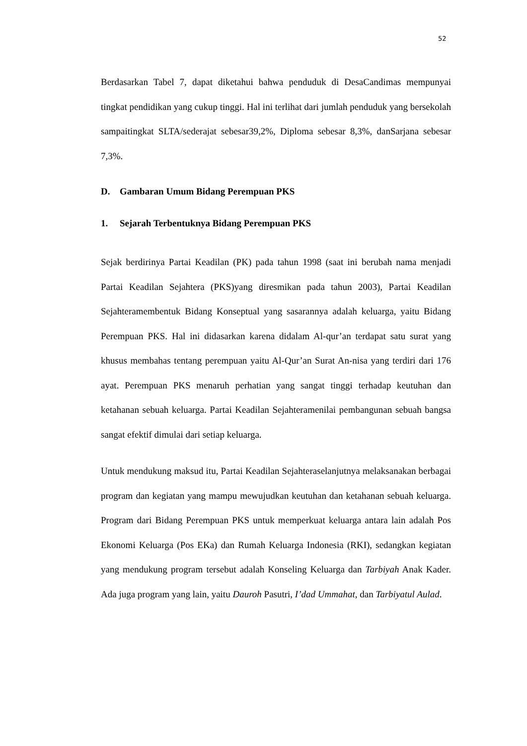52
Berdasarkan Tabel 7, dapat diketahui bahwa penduduk di DesaCandimas mempunyai tingkat pendidikan yang cukup tinggi. Hal ini terlihat dari jumlah penduduk yang bersekolah sampaitingkat SLTA/sederajat sebesar39,2%, Diploma sebesar 8,3%, danSarjana sebesar 7,3%.
D. Gambaran Umum Bidang Perempuan PKS
1. Sejarah Terbentuknya Bidang Perempuan PKS
Sejak berdirinya Partai Keadilan (PK) pada tahun 1998 (saat ini berubah nama menjadi Partai Keadilan Sejahtera (PKS)yang diresmikan pada tahun 2003), Partai Keadilan Sejahteramembentuk Bidang Konseptual yang sasarannya adalah keluarga, yaitu Bidang Perempuan PKS. Hal ini didasarkan karena didalam Al-qur’an terdapat satu surat yang khusus membahas tentang perempuan yaitu Al-Qur’an Surat An-nisa yang terdiri dari 176 ayat. Perempuan PKS menaruh perhatian yang sangat tinggi terhadap keutuhan dan ketahanan sebuah keluarga. Partai Keadilan Sejahteramenilai pembangunan sebuah bangsa sangat efektif dimulai dari setiap keluarga.
Untuk mendukung maksud itu, Partai Keadilan Sejahteraselanjutnya melaksanakan berbagai program dan kegiatan yang mampu mewujudkan keutuhan dan ketahanan sebuah keluarga. Program dari Bidang Perempuan PKS untuk memperkuat keluarga antara lain adalah Pos Ekonomi Keluarga (Pos EKa) dan Rumah Keluarga Indonesia (RKI), sedangkan kegiatan yang mendukung program tersebut adalah Konseling Keluarga dan Tarbiyah Anak Kader. Ada juga program yang lain, yaitu Dauroh Pasutri, I’dad Ummahat, dan Tarbiyatul Aulad.